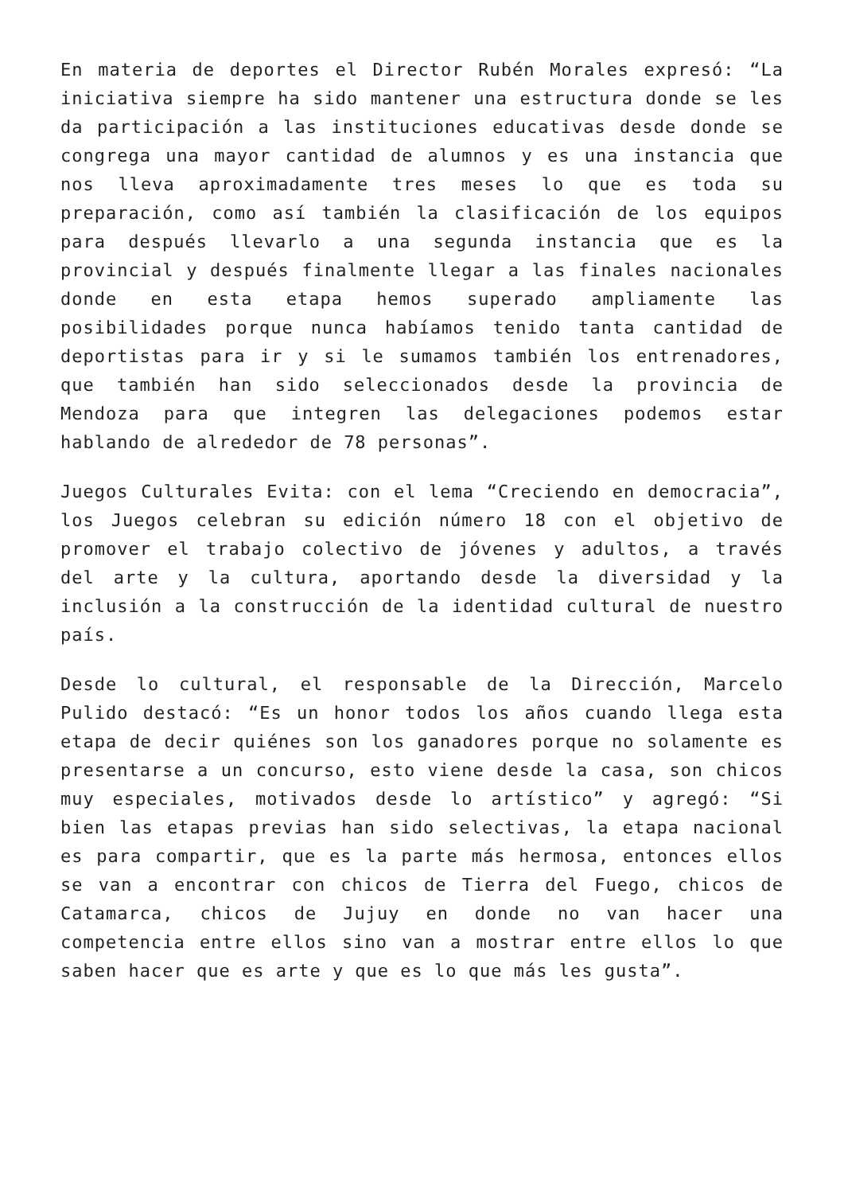En materia de deportes el Director Rubén Morales expresó: “La iniciativa siempre ha sido mantener una estructura donde se les da participación a las instituciones educativas desde donde se congrega una mayor cantidad de alumnos y es una instancia que nos lleva aproximadamente tres meses lo que es toda su preparación, como así también la clasificación de los equipos para después llevarlo a una segunda instancia que es la provincial y después finalmente llegar a las finales nacionales donde en esta etapa hemos superado ampliamente las posibilidades porque nunca habíamos tenido tanta cantidad de deportistas para ir y si le sumamos también los entrenadores, que también han sido seleccionados desde la provincia de Mendoza para que integren las delegaciones podemos estar hablando de alrededor de 78 personas”.
Juegos Culturales Evita: con el lema “Creciendo en democracia”, los Juegos celebran su edición número 18 con el objetivo de promover el trabajo colectivo de jóvenes y adultos, a través del arte y la cultura, aportando desde la diversidad y la inclusión a la construcción de la identidad cultural de nuestro país.
Desde lo cultural, el responsable de la Dirección, Marcelo Pulido destacó: “Es un honor todos los años cuando llega esta etapa de decir quiénes son los ganadores porque no solamente es presentarse a un concurso, esto viene desde la casa, son chicos muy especiales, motivados desde lo artístico” y agregó: “Si bien las etapas previas han sido selectivas, la etapa nacional es para compartir, que es la parte más hermosa, entonces ellos se van a encontrar con chicos de Tierra del Fuego, chicos de Catamarca, chicos de Jujuy en donde no van hacer una competencia entre ellos sino van a mostrar entre ellos lo que saben hacer que es arte y que es lo que más les gusta”.